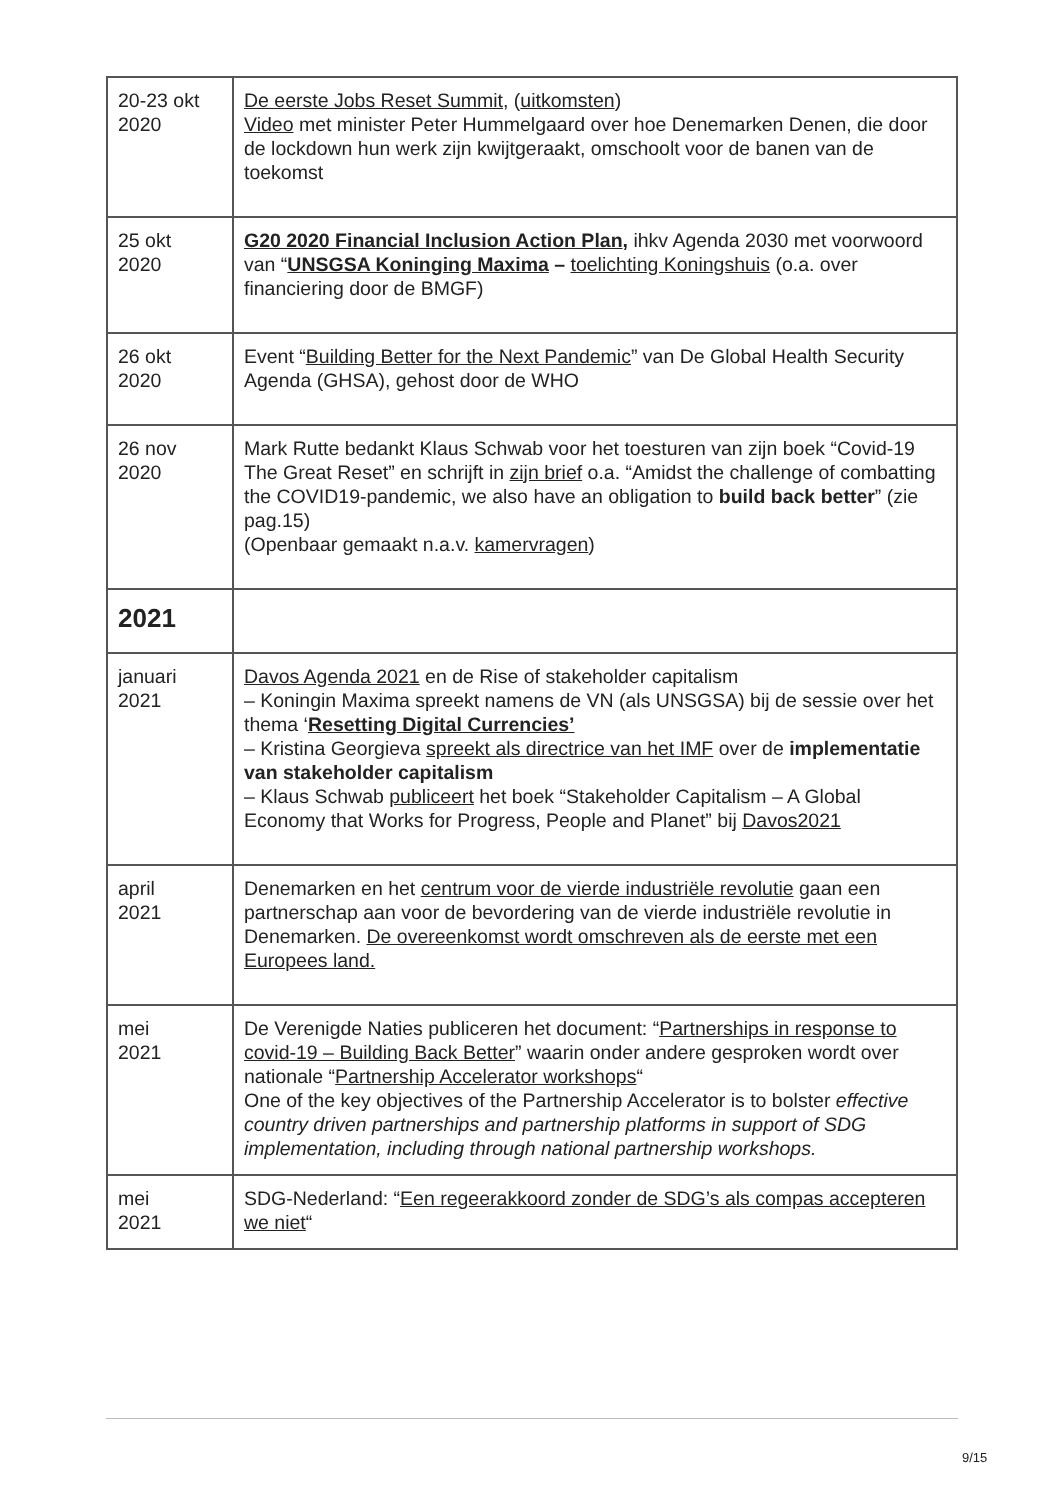| 20-23 okt 2020 | De eerste Jobs Reset Summit , ( uitkomsten ) Video met minister Peter Hummelgaard over hoe Denemarken Denen, die door de lockdown hun werk zijn kwijtgeraakt, omschoolt voor de banen van de toekomst |
| 25 okt 2020 | G20 2020 Financial Inclusion Action Plan , ihkv Agenda 2030 met voorwoord van “ UNSGSA Koninging Maxima – toelichting Koningshuis (o.a. over financiering door de BMGF) |
| 26 okt 2020 | Event “ Building Better for the Next Pandemic ” van De Global Health Security Agenda (GHSA), gehost door de WHO |
| 26 nov 2020 | Mark Rutte bedankt Klaus Schwab voor het toesturen van zijn boek “Covid-19 The Great Reset” en schrijft in zijn brief o.a. “Amidst the challenge of combatting the COVID19-pandemic, we also have an obligation to build back better ” (zie pag.15) (Openbaar gemaakt n.a.v. kamervragen ) |
| 2021 | |
| januari 2021 | Davos Agenda 2021 en de Rise of stakeholder capitalism – Koningin Maxima spreekt namens de VN (als UNSGSA) bij de sessie over het thema ‘ Resetting Digital Currencies’ – Kristina Georgieva spreekt als directrice van het IMF over de implementatie van stakeholder capitalism – Klaus Schwab publiceert het boek “Stakeholder Capitalism – A Global Economy that Works for Progress, People and Planet” bij Davos2021 |
| april 2021 | Denemarken en het centrum voor de vierde industriële revolutie gaan een partnerschap aan voor de bevordering van de vierde industriële revolutie in Denemarken. De overeenkomst wordt omschreven als de eerste met een Europees land. |
| mei 2021 | De Verenigde Naties publiceren het document: “ Partnerships in response to covid-19 – Building Back Better ” waarin onder andere gesproken wordt over nationale “ Partnership Accelerator workshops “ One of the key objectives of the Partnership Accelerator is to bolster effective country driven partnerships and partnership platforms in support of SDG implementation, including through national partnership workshops. |
| mei 2021 | SDG-Nederland: “ Een regeerakkoord zonder de SDG’s als compas accepteren we niet “ |
9/15